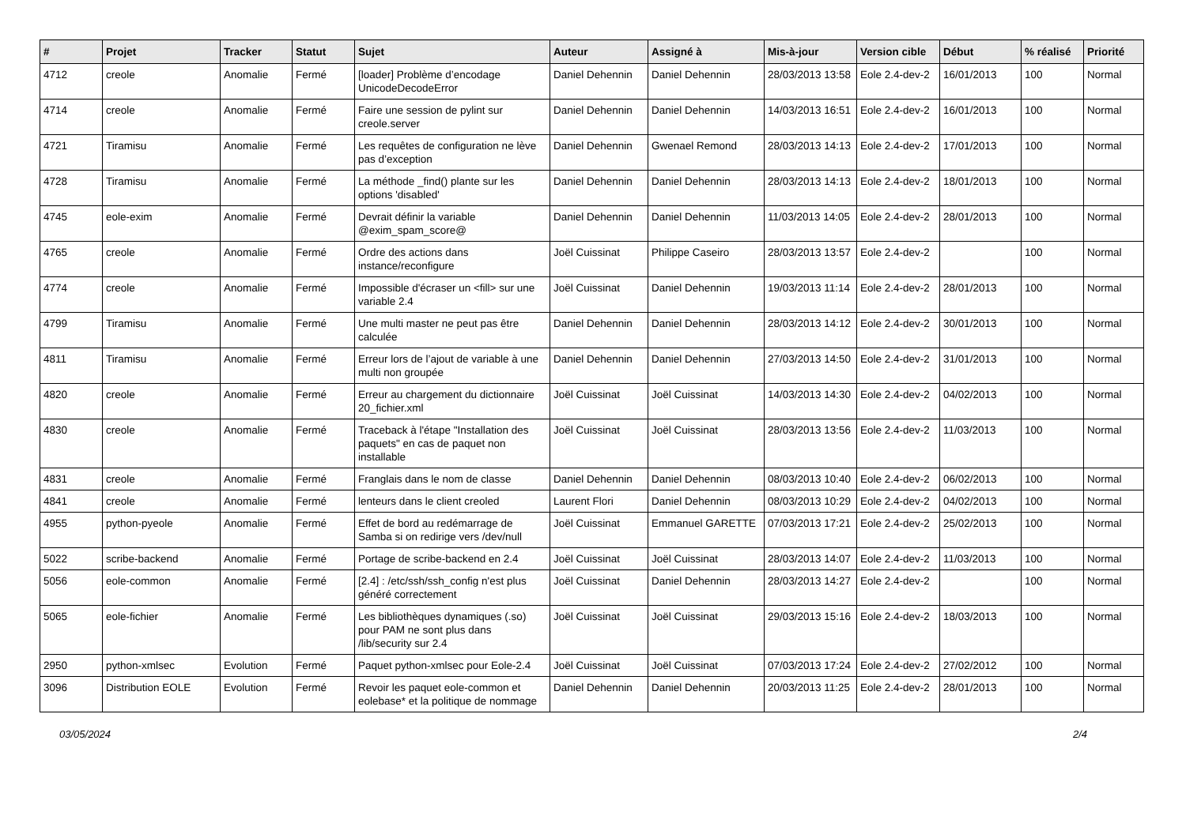| # | Projet | Tracker | Statut | Sujet | Auteur | Assigné à | Mis-à-jour | Version cible | Début | % réalisé | Priorité |
| --- | --- | --- | --- | --- | --- | --- | --- | --- | --- | --- | --- |
| 4712 | creole | Anomalie | Fermé | [loader] Problème d’encodage UnicodeDecodeError | Daniel Dehennin | Daniel Dehennin | 28/03/2013 13:58 | Eole 2.4-dev-2 | 16/01/2013 | 100 | Normal |
| 4714 | creole | Anomalie | Fermé | Faire une session de pylint sur creole.server | Daniel Dehennin | Daniel Dehennin | 14/03/2013 16:51 | Eole 2.4-dev-2 | 16/01/2013 | 100 | Normal |
| 4721 | Tiramisu | Anomalie | Fermé | Les requêtes de configuration ne lève pas d’exception | Daniel Dehennin | Gwenael Remond | 28/03/2013 14:13 | Eole 2.4-dev-2 | 17/01/2013 | 100 | Normal |
| 4728 | Tiramisu | Anomalie | Fermé | La méthode _find() plante sur les options 'disabled' | Daniel Dehennin | Daniel Dehennin | 28/03/2013 14:13 | Eole 2.4-dev-2 | 18/01/2013 | 100 | Normal |
| 4745 | eole-exim | Anomalie | Fermé | Devrait définir la variable @exim_spam_score@ | Daniel Dehennin | Daniel Dehennin | 11/03/2013 14:05 | Eole 2.4-dev-2 | 28/01/2013 | 100 | Normal |
| 4765 | creole | Anomalie | Fermé | Ordre des actions dans instance/reconfigure | Joël Cuissinat | Philippe Caseiro | 28/03/2013 13:57 | Eole 2.4-dev-2 | | 100 | Normal |
| 4774 | creole | Anomalie | Fermé | Impossible d'écraser un <fill> sur une variable 2.4 | Joël Cuissinat | Daniel Dehennin | 19/03/2013 11:14 | Eole 2.4-dev-2 | 28/01/2013 | 100 | Normal |
| 4799 | Tiramisu | Anomalie | Fermé | Une multi master ne peut pas être calculée | Daniel Dehennin | Daniel Dehennin | 28/03/2013 14:12 | Eole 2.4-dev-2 | 30/01/2013 | 100 | Normal |
| 4811 | Tiramisu | Anomalie | Fermé | Erreur lors de l’ajout de variable à une multi non groupée | Daniel Dehennin | Daniel Dehennin | 27/03/2013 14:50 | Eole 2.4-dev-2 | 31/01/2013 | 100 | Normal |
| 4820 | creole | Anomalie | Fermé | Erreur au chargement du dictionnaire 20_fichier.xml | Joël Cuissinat | Joël Cuissinat | 14/03/2013 14:30 | Eole 2.4-dev-2 | 04/02/2013 | 100 | Normal |
| 4830 | creole | Anomalie | Fermé | Traceback à l'étape "Installation des paquets" en cas de paquet non installable | Joël Cuissinat | Joël Cuissinat | 28/03/2013 13:56 | Eole 2.4-dev-2 | 11/03/2013 | 100 | Normal |
| 4831 | creole | Anomalie | Fermé | Franglais dans le nom de classe | Daniel Dehennin | Daniel Dehennin | 08/03/2013 10:40 | Eole 2.4-dev-2 | 06/02/2013 | 100 | Normal |
| 4841 | creole | Anomalie | Fermé | lenteurs dans le client creoled | Laurent Flori | Daniel Dehennin | 08/03/2013 10:29 | Eole 2.4-dev-2 | 04/02/2013 | 100 | Normal |
| 4955 | python-pyeole | Anomalie | Fermé | Effet de bord au redémarrage de Samba si on redirige vers /dev/null | Joël Cuissinat | Emmanuel GARETTE | 07/03/2013 17:21 | Eole 2.4-dev-2 | 25/02/2013 | 100 | Normal |
| 5022 | scribe-backend | Anomalie | Fermé | Portage de scribe-backend en 2.4 | Joël Cuissinat | Joël Cuissinat | 28/03/2013 14:07 | Eole 2.4-dev-2 | 11/03/2013 | 100 | Normal |
| 5056 | eole-common | Anomalie | Fermé | [2.4] : /etc/ssh/ssh_config n'est plus généré correctement | Joël Cuissinat | Daniel Dehennin | 28/03/2013 14:27 | Eole 2.4-dev-2 | | 100 | Normal |
| 5065 | eole-fichier | Anomalie | Fermé | Les bibliothèques dynamiques (.so) pour PAM ne sont plus dans /lib/security sur 2.4 | Joël Cuissinat | Joël Cuissinat | 29/03/2013 15:16 | Eole 2.4-dev-2 | 18/03/2013 | 100 | Normal |
| 2950 | python-xmlsec | Evolution | Fermé | Paquet python-xmlsec pour Eole-2.4 | Joël Cuissinat | Joël Cuissinat | 07/03/2013 17:24 | Eole 2.4-dev-2 | 27/02/2012 | 100 | Normal |
| 3096 | Distribution EOLE | Evolution | Fermé | Revoir les paquet eole-common et eolebase* et la politique de nommage | Daniel Dehennin | Daniel Dehennin | 20/03/2013 11:25 | Eole 2.4-dev-2 | 28/01/2013 | 100 | Normal |
03/05/2024 2/4